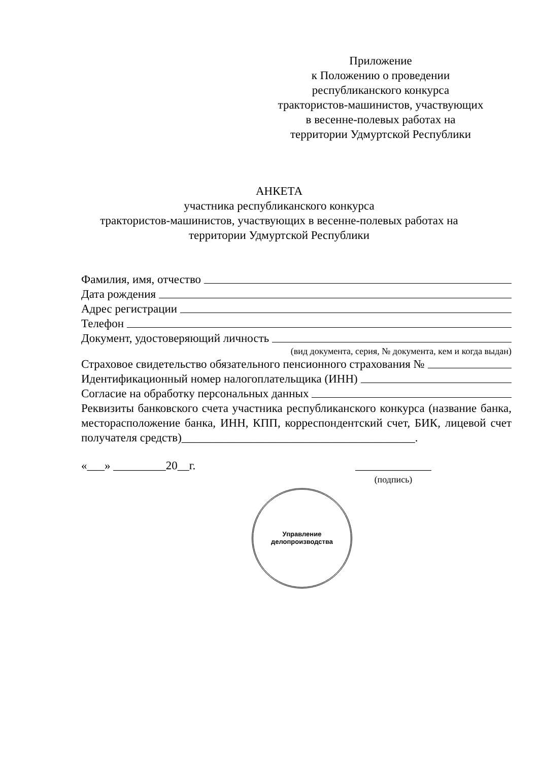Приложение
к Положению о проведении
республиканского конкурса
трактористов-машинистов, участвующих
в весенне-полевых работах на
территории Удмуртской Республики
АНКЕТА
участника республиканского конкурса
трактористов-машинистов, участвующих в весенне-полевых работах на
территории Удмуртской Республики
Фамилия, имя, отчество
Дата рождения
Адрес регистрации
Телефон
Документ, удостоверяющий личность
(вид документа, серия, № документа, кем и когда выдан)
Страховое свидетельство обязательного пенсионного страхования №
Идентификационный номер налогоплательщика (ИНН)
Согласие на обработку персональных данных
Реквизиты банковского счета участника республиканского конкурса (название банка, месторасположение банка, ИНН, КПП, корреспондентский счет, БИК, лицевой счет получателя средств)________________________________________.
«___» _________20__г.
_____________
(подпись)
Управление
делопроизводства